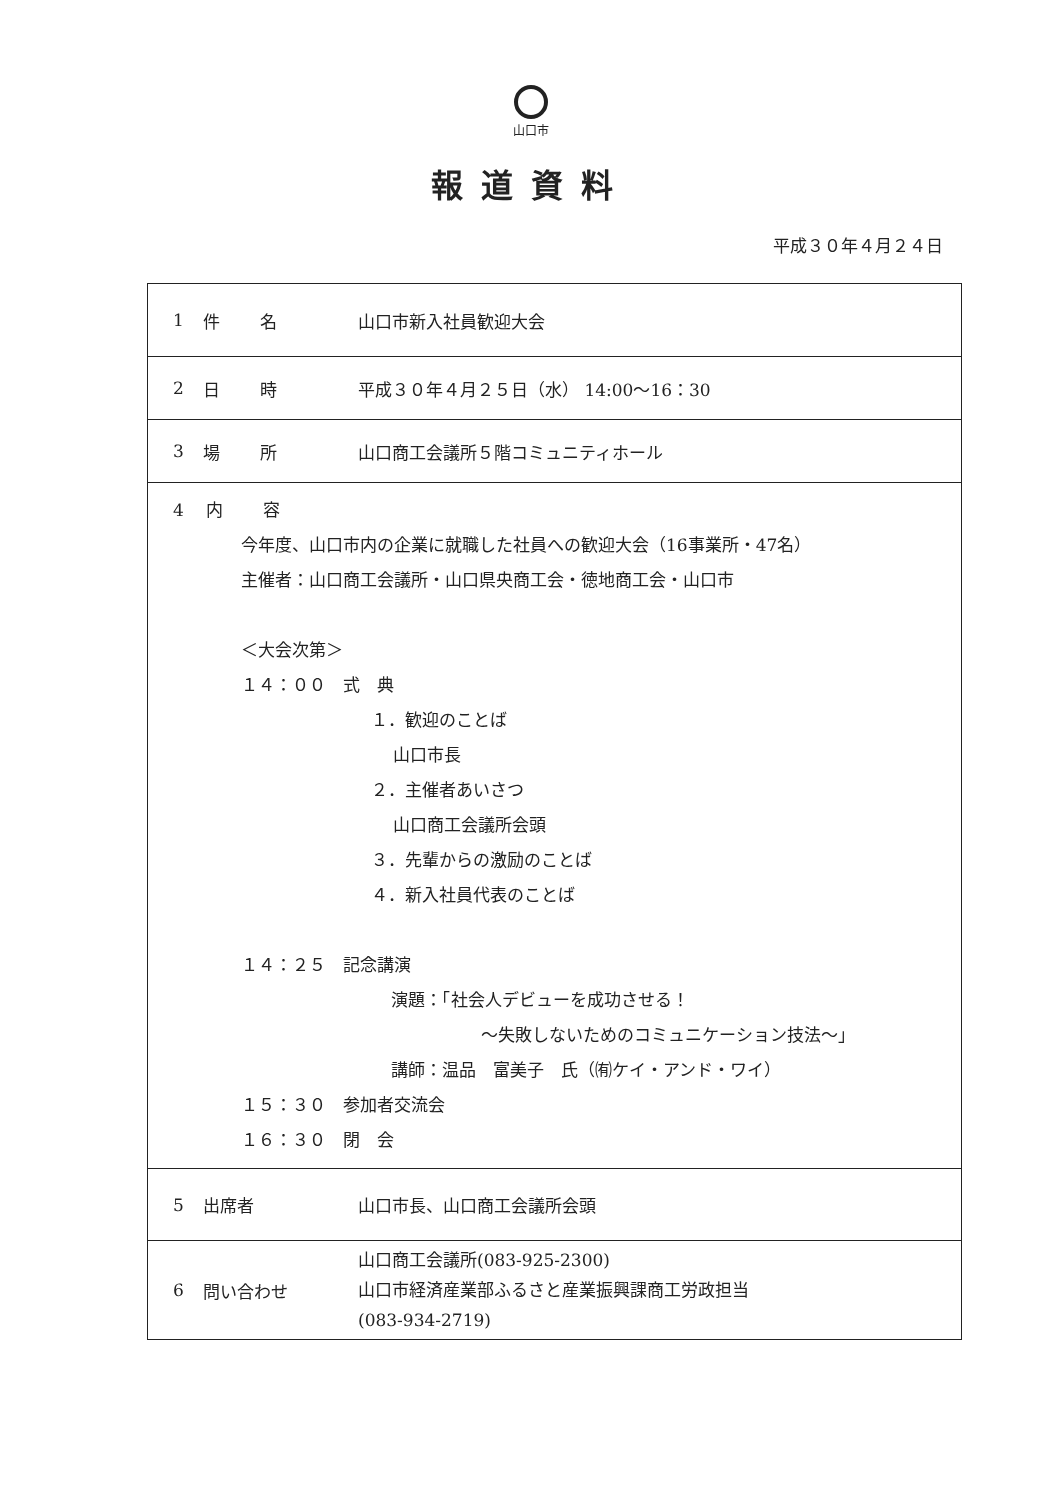山口市
報道資料
平成３０年４月２４日
| 1 | 件名 | 山口市新入社員歓迎大会 |
| 2 | 日時 | 平成３０年４月２５日（水） 14:00～16：30 |
| 3 | 場所 | 山口商工会議所５階コミュニティホール |
| 4 内容 今年度、山口市内の企業に就職した社員への歓迎大会（16事業所・47名） 主催者：山口商工会議所・山口県央商工会・徳地商工会・山口市 ＜大会次第＞ １４：００ 式 典 １．歓迎のことば 山口市長 ２．主催者あいさつ 山口商工会議所会頭 ３．先輩からの激励のことば ４．新入社員代表のことば １４：２５ 記念講演 演題：「社会人デビューを成功させる！ ～失敗しないためのコミュニケーション技法～」 講師：温品 富美子 氏（㈲ケイ・アンド・ワイ） １５：３０ 参加者交流会 １６：３０ 閉 会 | | |
| 5 | 出席者 | 山口市長、山口商工会議所会頭 |
| 6 | 問い合わせ | 山口商工会議所(083-925-2300) 山口市経済産業部ふるさと産業振興課商工労政担当 (083-934-2719) |